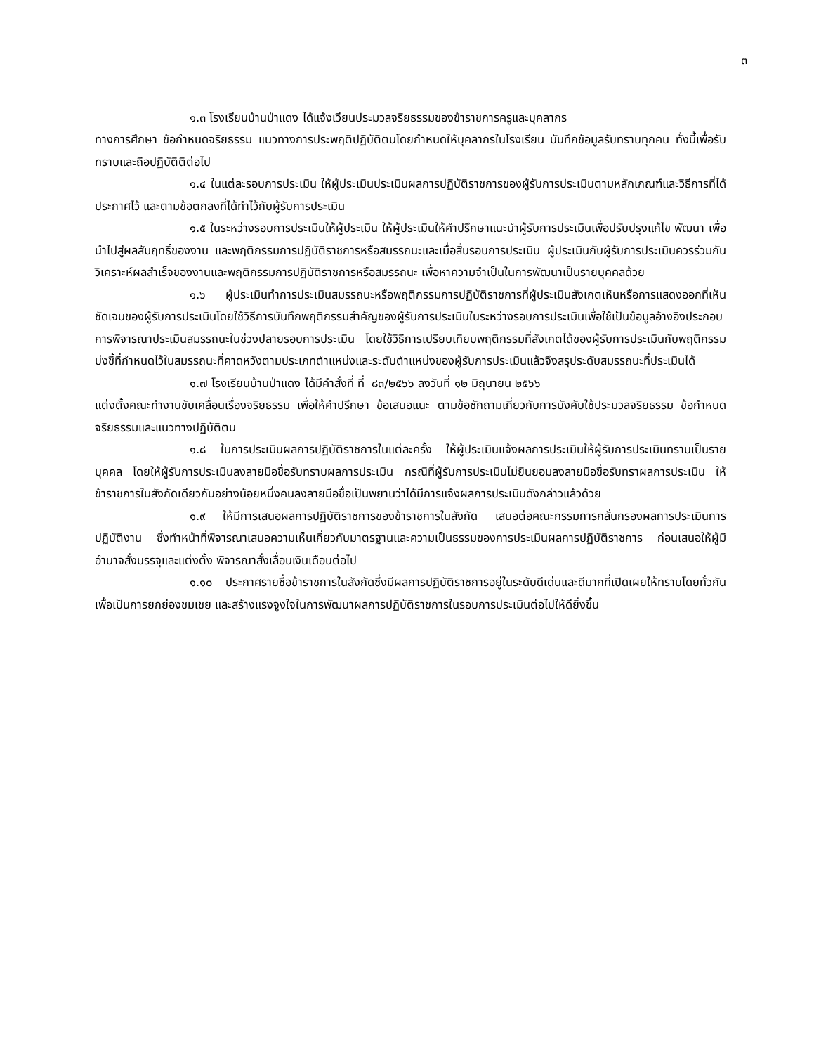๓
๑.๓ โรงเรียนบ้านป่าแดง ได้แจ้งเวียนประมวลจริยธรรมของข้าราชการครูและบุคลากร
ทางการศึกษา ข้อกำหนดจริยธรรม แนวทางการประพฤติปฏิบัติตนโดยกำหนดให้บุคลากรในโรงเรียน บันทึกข้อมูลรับทราบทุกคน ทั้งนี้เพื่อรับทราบและถือปฏิบัติติต่อไป
๑.๔ ในแต่ละรอบการประเมิน ให้ผู้ประเมินประเมินผลการปฏิบัติราชการของผู้รับการประเมินตามหลักเกณฑ์และวิธีการที่ได้ประกาศไว้ และตามข้อตกลงที่ได้ทำไว้กับผู้รับการประเมิน
๑.๕ ในระหว่างรอบการประเมินให้ผู้ประเมิน ให้ผู้ประเมินให้คำปรึกษาแนะนำผู้รับการประเมินเพื่อปรับปรุงแก้ไข พัฒนา เพื่อนำไปสู่ผลสัมฤทธิ์ของงาน และพฤติกรรมการปฏิบัติราชการหรือสมรรถนะและเมื่อสิ้นรอบการประเมิน ผู้ประเมินกับผู้รับการประเมินควรร่วมกันวิเคราะห์ผลสำเร็จของงานและพฤติกรรมการปฏิบัติราชการหรือสมรรถนะ เพื่อหาความจำเป็นในการพัฒนาเป็นรายบุคคลด้วย
๑.๖ ผู้ประเมินทำการประเมินสมรรถนะหรือพฤติกรรมการปฏิบัติราชการที่ผู้ประเมินสังเกตเห็นหรือการแสดงออกที่เห็นชัดเจนของผู้รับการประเมินโดยใช้วิธีการบันทึกพฤติกรรมสำคัญของผู้รับการประเมินในระหว่างรอบการประเมินเพื่อใช้เป็นข้อมูลอ้างอิงประกอบการพิจารณาประเมินสมรรถนะในช่วงปลายรอบการประเมิน โดยใช้วิธีการเปรียบเทียบพฤติกรรมที่สังเกตได้ของผู้รับการประเมินกับพฤติกรรมบ่งชี้ที่กำหนดไว้ในสมรรถนะที่คาดหวังตามประเภทตำแหน่งและระดับตำแหน่งของผู้รับการประเมินแล้วจึงสรุประดับสมรรถนะที่ประเมินได้
๑.๗ โรงเรียนบ้านป่าแดง ได้มีคำสั่งที่ ที่ ๘๓/๒๕๖๖ ลงวันที่ ๑๒ มิถุนายน ๒๕๖๖
แต่งตั้งคณะทำงานขับเคลื่อนเรื่องจริยธรรม เพื่อให้คำปรึกษา ข้อเสนอแนะ ตามข้อซักถามเกี่ยวกับการบังคับใช้ประมวลจริยธรรม ข้อกำหนดจริยธรรมและแนวทางปฏิบัติตน
๑.๘ ในการประเมินผลการปฏิบัติราชการในแต่ละครั้ง ให้ผู้ประเมินแจ้งผลการประเมินให้ผู้รับการประเมินทราบเป็นรายบุคคล โดยให้ผู้รับการประเมินลงลายมือชื่อรับทราบผลการประเมิน กรณีที่ผู้รับการประเมินไม่ยินยอมลงลายมือชื่อรับทราผลการประเมิน ให้ข้าราชการในสังกัดเดียวกันอย่างน้อยหนึ่งคนลงลายมือชื่อเป็นพยานว่าได้มีการแจ้งผลการประเมินดังกล่าวแล้วด้วย
๑.๙ ให้มีการเสนอผลการปฏิบัติราชการของข้าราชการในสังกัด เสนอต่อคณะกรรมการกลั่นกรองผลการประเมินการปฏิบัติงาน ซึ่งทำหน้าที่พิจารณาเสนอความเห็นเกี่ยวกับมาตรฐานและความเป็นธรรมของการประเมินผลการปฏิบัติราชการ ก่อนเสนอให้ผู้มีอำนาจสั่งบรรจุและแต่งตั้ง พิจารณาสั่งเลื่อนเงินเดือนต่อไป
๑.๑๐ ประกาศรายชื่อข้าราชการในสังกัดซึ่งมีผลการปฏิบัติราชการอยู่ในระดับดีเด่นและดีมากที่เปิดเผยให้ทราบโดยทั่วกัน เพื่อเป็นการยกย่องชมเชย และสร้างแรงจูงใจในการพัฒนาผลการปฏิบัติราชการในรอบการประเมินต่อไปให้ดียิ่งขึ้น